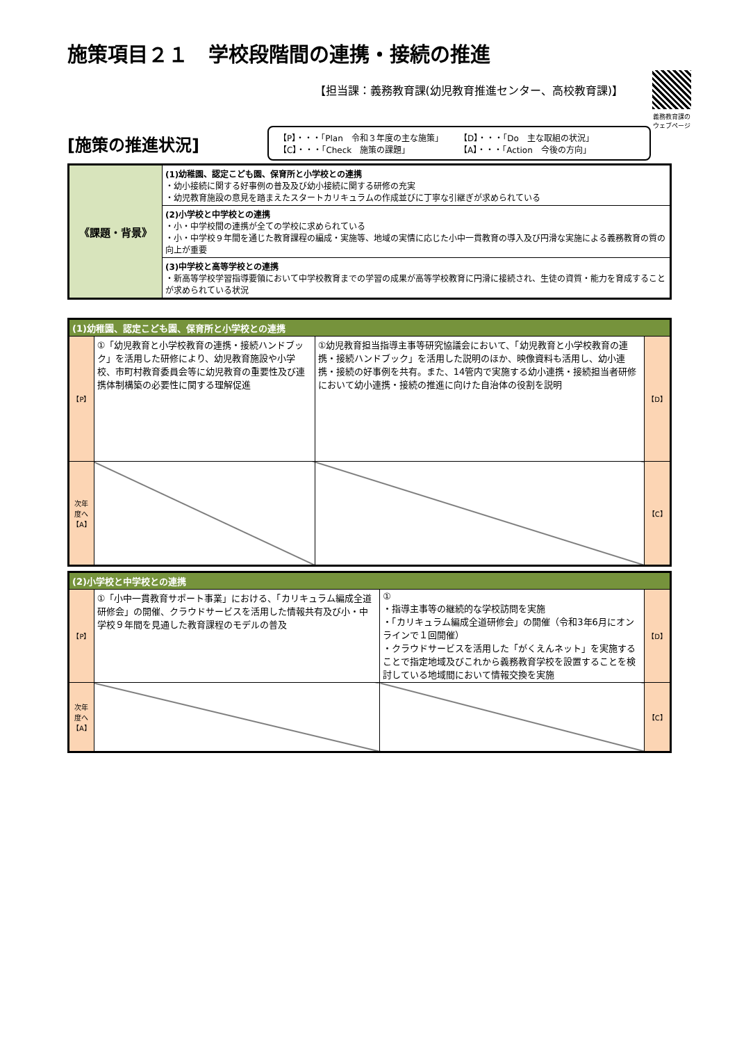施策項目２１　学校段階間の連携・接続の推進
【担当課：義務教育課(幼児教育推進センター、高校教育課)】
義務教育課の
ウェブページ
[施策の推進状況]
【P】・・・「Plan　令和３年度の主な施策」 【D】・・・「Do　主な取組の状況」 【C】・・・「Check　施策の課題」 【A】・・・「Action　今後の方向」
| 《課題・背景》 | (1)幼稚園、認定こども園、保育所と小学校との連携 ・幼小接続に関する好事例の普及及び幼小接続に関する研修の充実 ・幼児教育施設の意見を踏まえたスタートカリキュラムの作成並びに丁寧な引継ぎが求められている |
| | (2)小学校と中学校との連携 ・小・中学校間の連携が全ての学校に求められている ・小・中学校９年間を通じた教育課程の編成・実施等、地域の実情に応じた小中一貫教育の導入及び円滑な実施による義務教育の質の向上が重要 |
| | (3)中学校と高等学校との連携 ・新高等学校学習指導要領において中学校教育までの学習の成果が高等学校教育に円滑に接続され、生徒の資質・能力を育成することが求められている状況 |
| (1)幼稚園、認定こども園、保育所と小学校との連携 | | | |
| 【P】 | ①「幼児教育と小学校教育の連携・接続ハンドブック」を活用した研修により、幼児教育施設や小学校、市町村教育委員会等に幼児教育の重要性及び連携体制構築の必要性に関する理解促進 | ①幼児教育担当指導主事等研究協議会において、「幼児教育と小学校教育の連携・接続ハンドブック」を活用した説明のほか、映像資料も活用し、幼小連携・接続の好事例を共有。また、14管内で実施する幼小連携・接続担当者研修において幼小連携・接続の推進に向けた自治体の役割を説明 | 【D】 |
| 次年度へ 【A】 | | | 【C】 |
| (2)小学校と中学校との連携 | | | |
| 【P】 | ①「小中一貫教育サポート事業」における、「カリキュラム編成全道研修会」の開催、クラウドサービスを活用した情報共有及び小・中学校９年間を見通した教育課程のモデルの普及 | ① ・指導主事等の継続的な学校訪問を実施 ・「カリキュラム編成全道研修会」の開催（令和3年6月にオンラインで１回開催） ・クラウドサービスを活用した「がくえんネット」を実施することで指定地域及びこれから義務教育学校を設置することを検討している地域間において情報交換を実施 | 【D】 |
| 次年度へ 【A】 | | | 【C】 |